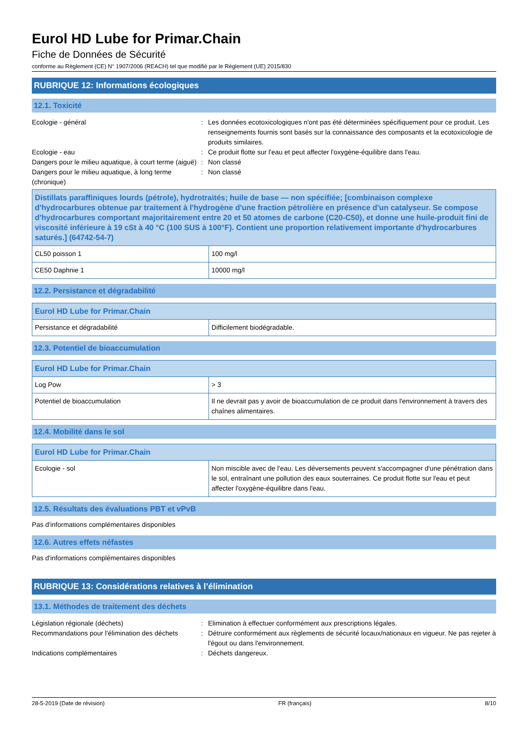Eurol HD Lube for Primar.Chain
Fiche de Données de Sécurité
conforme au Règlement (CE) N° 1907/2006 (REACH) tel que modifié par le Règlement (UE) 2015/830
RUBRIQUE 12: Informations écologiques
12.1. Toxicité
Ecologie - général
:
Les données ecotoxicologiques n'ont pas été déterminées spécifiquement pour ce produit. Les renseignements fournis sont basés sur la connaissance des composants et la ecotoxicologie de produits similaires.
Ecologie - eau
:
Ce produit flotte sur l'eau et peut affecter l'oxygène-équilibre dans l'eau.
Dangers pour le milieu aquatique, à court terme (aiguë)
:
Non classé
Dangers pour le milieu aquatique, à long terme (chronique)
:
Non classé
| Distillats paraffiniques lourds (pétrole), hydrotraités; huile de base — non spécifiée; [combinaison complexe d'hydrocarbures obtenue par traitement à l'hydrogène d'une fraction pétrolière en présence d'un catalyseur. Se compose d'hydrocarbures comportant majoritairement entre 20 et 50 atomes de carbone (C20-C50), et donne une huile-produit fini de viscosité inférieure à 19 cSt à 40 °C (100 SUS à 100°F). Contient une proportion relativement importante d'hydrocarbures saturés.] (64742-54-7) | |
| CL50 poisson 1 | 100 mg/l |
| CE50 Daphnie 1 | 10000 mg/l |
12.2. Persistance et dégradabilité
| Eurol HD Lube for Primar.Chain | |
| Persistance et dégradabilité | Difficilement biodégradable. |
12.3. Potentiel de bioaccumulation
| Eurol HD Lube for Primar.Chain | |
| Log Pow | > 3 |
| Potentiel de bioaccumulation | Il ne devrait pas y avoir de bioaccumulation de ce produit dans l'environnement à travers des chaînes alimentaires. |
12.4. Mobilité dans le sol
| Eurol HD Lube for Primar.Chain | |
| Ecologie - sol | Non miscible avec de l'eau. Les déversements peuvent s'accompagner d'une pénétration dans le sol, entraînant une pollution des eaux souterraines. Ce produit flotte sur l'eau et peut affecter l'oxygène-équilibre dans l'eau. |
12.5. Résultats des évaluations PBT et vPvB
Pas d'informations complémentaires disponibles
12.6. Autres effets néfastes
Pas d'informations complémentaires disponibles
RUBRIQUE 13: Considérations relatives à l’élimination
13.1. Méthodes de traitement des déchets
Législation régionale (déchets)
:
Elimination à effectuer conformément aux prescriptions légales.
Recommandations pour l'élimination des déchets
:
Détruire conformément aux règlements de sécurité locaux/nationaux en vigueur. Ne pas rejeter à l'égout ou dans l'environnement.
Indications complémentaires
:
Déchets dangereux.
28-5-2019 (Date de révision) FR (français) 8/10